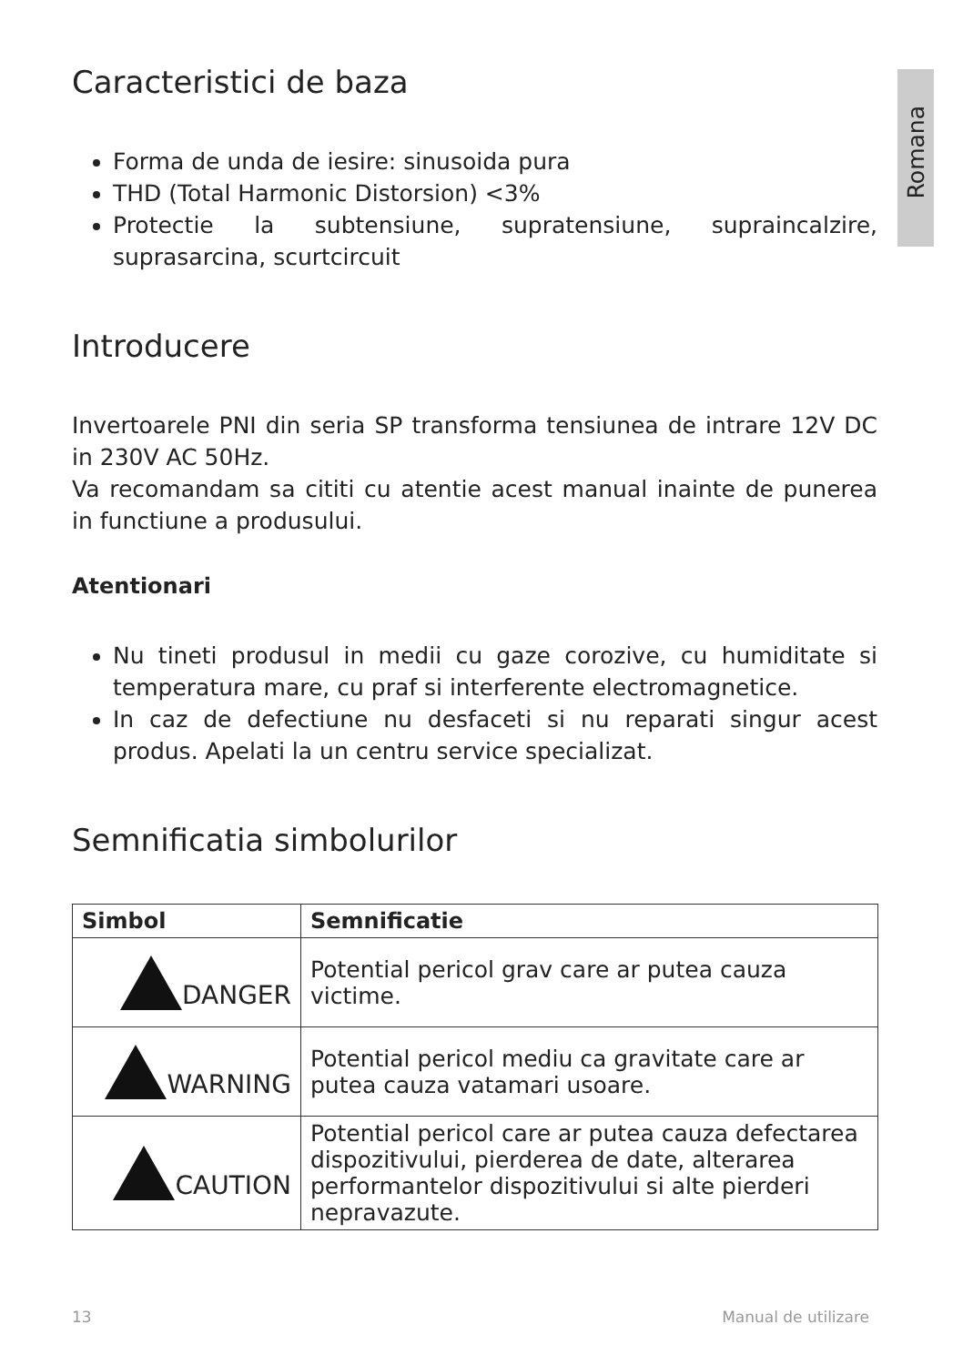Romana
Caracteristici de baza
Forma de unda de iesire: sinusoida pura
THD (Total Harmonic Distorsion) <3%
Protectie la subtensiune, supratensiune, supraincalzire, suprasarcina, scurtcircuit
Introducere
Invertoarele PNI din seria SP transforma tensiunea de intrare 12V DC in 230V AC 50Hz.
Va recomandam sa cititi cu atentie acest manual inainte de punerea in functiune a produsului.
Atentionari
Nu tineti produsul in medii cu gaze corozive, cu humiditate si temperatura mare, cu praf si interferente electromagnetice.
In caz de defectiune nu desfaceti si nu reparati singur acest produs. Apelati la un centru service specializat.
Semnificatia simbolurilor
| Simbol | Semnificatie |
| --- | --- |
| DANGER | Potential pericol grav care ar putea cauza victime. |
| WARNING | Potential pericol mediu ca gravitate care ar putea cauza vatamari usoare. |
| CAUTION | Potential pericol care ar putea cauza defectarea dispozitivului, pierderea de date, alterarea performantelor dispozitivului si alte pierderi nepravazute. |
13 Manual de utilizare